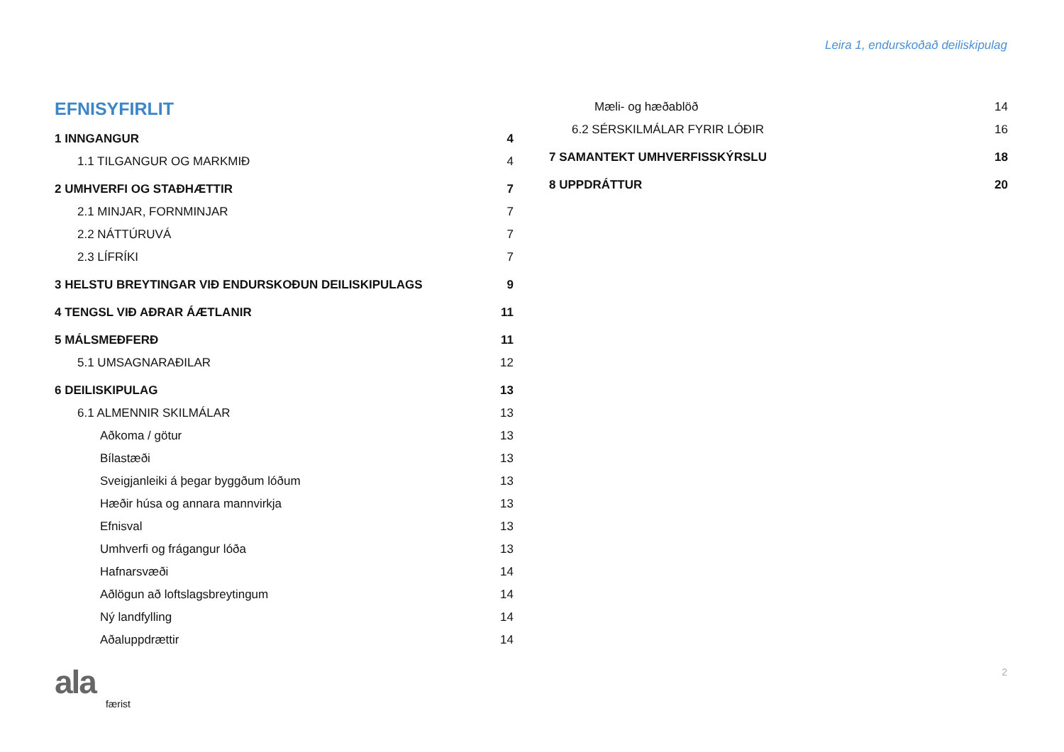Leira 1, endurskoðað deiliskipulag
EFNISYFIRLIT
1 INNGANGUR 4
1.1 TILGANGUR OG MARKMIÐ 4
2 UMHVERFI OG STAÐHÆTTIR 7
2.1 MINJAR, FORNMINJAR 7
2.2 NÁTTÚRUVÁ 7
2.3 LÍFRÍKI 7
3 HELSTU BREYTINGAR VIÐ ENDURSKOÐUN DEILISKIPULAGS 9
4 TENGSL VIÐ AÐRAR ÁÆTLANIR 11
5 MÁLSMEÐFERÐ 11
5.1 UMSAGNARAÐILAR 12
6 DEILISKIPULAG 13
6.1 ALMENNIR SKILMÁLAR 13
Aðkoma / götur 13
Bílastæði 13
Sveigjanleiki á þegar byggðum lóðum 13
Hæðir húsa og annara mannvirkja 13
Efnisval 13
Umhverfi og frágangur lóða 13
Hafnarsvæði 14
Aðlögun að loftslagsbreytingum 14
Ný landfylling 14
Aðaluppdrættir 14
Mæli- og hæðablöð 14
6.2 SÉRSKILMÁLAR FYRIR LÓÐIR 16
7 SAMANTEKT UMHVERFISSKÝRSLU 18
8 UPPDRÁTTUR 20
ala færist 2